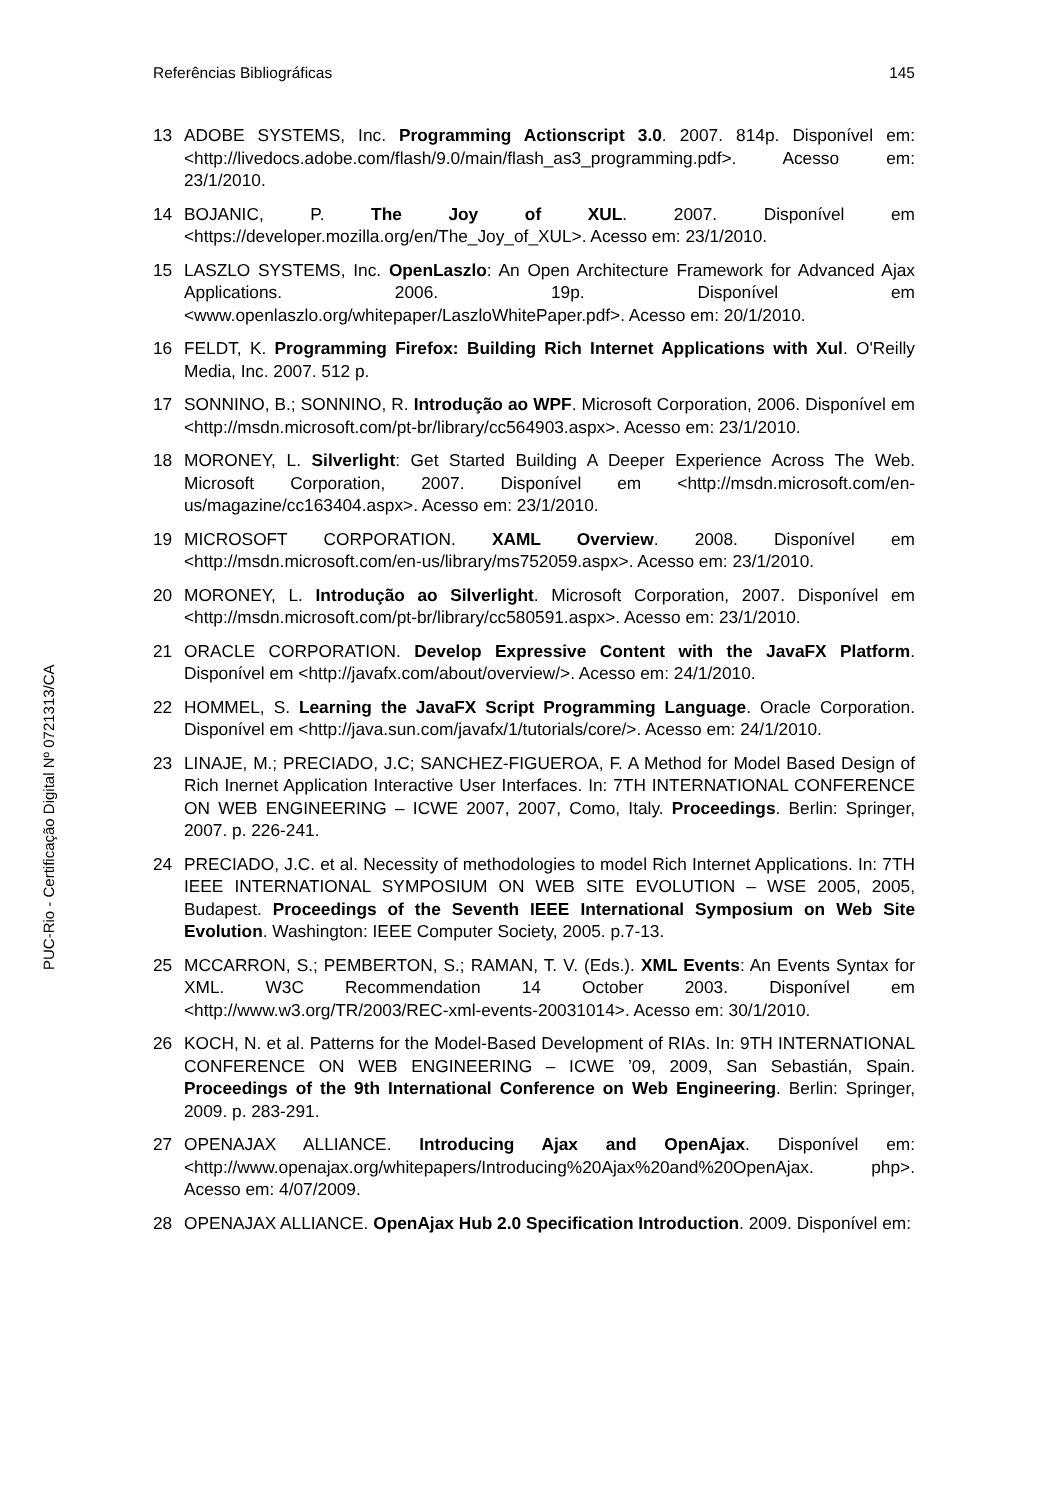Referências Bibliográficas 145
PUC-Rio - Certificação Digital Nº 0721313/CA
13 ADOBE SYSTEMS, Inc. Programming Actionscript 3.0. 2007. 814p. Disponível em: <http://livedocs.adobe.com/flash/9.0/main/flash_as3_programming.pdf>. Acesso em: 23/1/2010.
14 BOJANIC, P. The Joy of XUL. 2007. Disponível em <https://developer.mozilla.org/en/The_Joy_of_XUL>. Acesso em: 23/1/2010.
15 LASZLO SYSTEMS, Inc. OpenLaszlo: An Open Architecture Framework for Advanced Ajax Applications. 2006. 19p. Disponível em <www.openlaszlo.org/whitepaper/LaszloWhitePaper.pdf>. Acesso em: 20/1/2010.
16 FELDT, K. Programming Firefox: Building Rich Internet Applications with Xul. O'Reilly Media, Inc. 2007. 512 p.
17 SONNINO, B.; SONNINO, R. Introdução ao WPF. Microsoft Corporation, 2006. Disponível em <http://msdn.microsoft.com/pt-br/library/cc564903.aspx>. Acesso em: 23/1/2010.
18 MORONEY, L. Silverlight: Get Started Building A Deeper Experience Across The Web. Microsoft Corporation, 2007. Disponível em <http://msdn.microsoft.com/en-us/magazine/cc163404.aspx>. Acesso em: 23/1/2010.
19 MICROSOFT CORPORATION. XAML Overview. 2008. Disponível em <http://msdn.microsoft.com/en-us/library/ms752059.aspx>. Acesso em: 23/1/2010.
20 MORONEY, L. Introdução ao Silverlight. Microsoft Corporation, 2007. Disponível em <http://msdn.microsoft.com/pt-br/library/cc580591.aspx>. Acesso em: 23/1/2010.
21 ORACLE CORPORATION. Develop Expressive Content with the JavaFX Platform. Disponível em <http://javafx.com/about/overview/>. Acesso em: 24/1/2010.
22 HOMMEL, S. Learning the JavaFX Script Programming Language. Oracle Corporation. Disponível em <http://java.sun.com/javafx/1/tutorials/core/>. Acesso em: 24/1/2010.
23 LINAJE, M.; PRECIADO, J.C; SANCHEZ-FIGUEROA, F. A Method for Model Based Design of Rich Inernet Application Interactive User Interfaces. In: 7TH INTERNATIONAL CONFERENCE ON WEB ENGINEERING – ICWE 2007, 2007, Como, Italy. Proceedings. Berlin: Springer, 2007. p. 226-241.
24 PRECIADO, J.C. et al. Necessity of methodologies to model Rich Internet Applications. In: 7TH IEEE INTERNATIONAL SYMPOSIUM ON WEB SITE EVOLUTION – WSE 2005, 2005, Budapest. Proceedings of the Seventh IEEE International Symposium on Web Site Evolution. Washington: IEEE Computer Society, 2005. p.7-13.
25 MCCARRON, S.; PEMBERTON, S.; RAMAN, T. V. (Eds.). XML Events: An Events Syntax for XML. W3C Recommendation 14 October 2003. Disponível em <http://www.w3.org/TR/2003/REC-xml-events-20031014>. Acesso em: 30/1/2010.
26 KOCH, N. et al. Patterns for the Model-Based Development of RIAs. In: 9TH INTERNATIONAL CONFERENCE ON WEB ENGINEERING – ICWE ’09, 2009, San Sebastián, Spain. Proceedings of the 9th International Conference on Web Engineering. Berlin: Springer, 2009. p. 283-291.
27 OPENAJAX ALLIANCE. Introducing Ajax and OpenAjax. Disponível em: <http://www.openajax.org/whitepapers/Introducing%20Ajax%20and%20OpenAjax. php>. Acesso em: 4/07/2009.
28 OPENAJAX ALLIANCE. OpenAjax Hub 2.0 Specification Introduction. 2009. Disponível em: